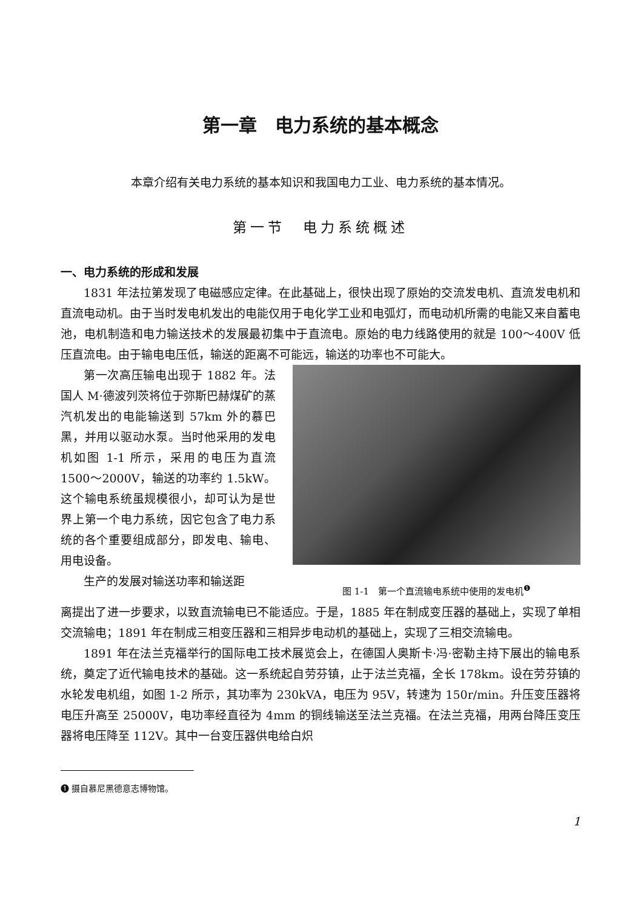第一章　电力系统的基本概念
本章介绍有关电力系统的基本知识和我国电力工业、电力系统的基本情况。
第一节　电力系统概述
一、电力系统的形成和发展
1831 年法拉第发现了电磁感应定律。在此基础上，很快出现了原始的交流发电机、直流发电机和直流电动机。由于当时发电机发出的电能仅用于电化学工业和电弧灯，而电动机所需的电能又来自蓄电池，电机制造和电力输送技术的发展最初集中于直流电。原始的电力线路使用的就是 100～400V 低压直流电。由于输电电压低，输送的距离不可能远，输送的功率也不可能大。
第一次高压输电出现于 1882 年。法国人 M·德波列茨将位于弥斯巴赫煤矿的蒸汽机发出的电能输送到 57km 外的慕巴黑，并用以驱动水泵。当时他采用的发电机如图 1-1 所示，采用的电压为直流 1500～2000V，输送的功率约 1.5kW。这个输电系统虽规模很小，却可认为是世界上第一个电力系统，因它包含了电力系统的各个重要组成部分，即发电、输电、用电设备。
生产的发展对输送功率和输送距
图 1-1　第一个直流输电系统中使用的发电机<sup>❶</sup>
离提出了进一步要求，以致直流输电已不能适应。于是，1885 年在制成变压器的基础上，实现了单相交流输电；1891 年在制成三相变压器和三相异步电动机的基础上，实现了三相交流输电。
1891 年在法兰克福举行的国际电工技术展览会上，在德国人奥斯卡·冯·密勒主持下展出的输电系统，奠定了近代输电技术的基础。这一系统起自劳芬镇，止于法兰克福，全长 178km。设在劳芬镇的水轮发电机组，如图 1-2 所示，其功率为 230kVA，电压为 95V，转速为 150r/min。升压变压器将电压升高至 25000V，电功率经直径为 4mm 的铜线输送至法兰克福。在法兰克福，用两台降压变压器将电压降至 112V。其中一台变压器供电给白炽
❶ 摄自慕尼黑德意志博物馆。
1